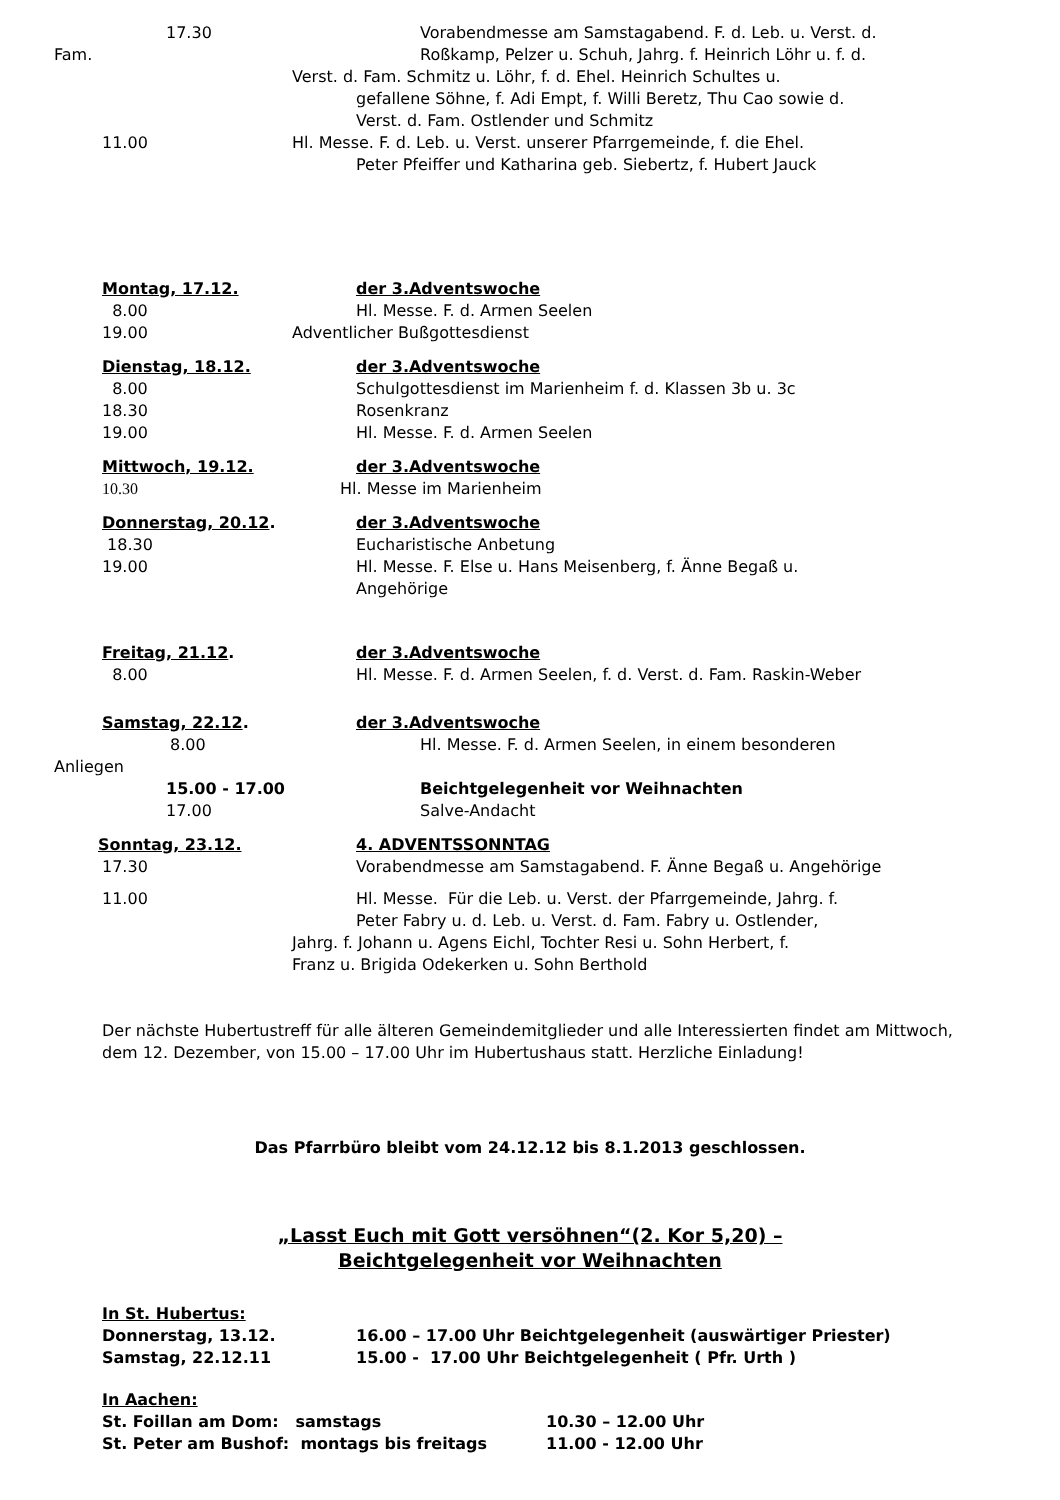17.30 Vorabendmesse am Samstagabend. F. d. Leb. u. Verst. d.
Fam. Roßkamp, Pelzer u. Schuh, Jahrg. f. Heinrich Löhr u. f. d.
Verst. d. Fam. Schmitz u. Löhr, f. d. Ehel. Heinrich Schultes u.
gefallene Söhne, f. Adi Empt, f. Willi Beretz, Thu Cao sowie d.
Verst. d. Fam. Ostlender und Schmitz
11.00 Hl. Messe. F. d. Leb. u. Verst. unserer Pfarrgemeinde, f. die Ehel.
Peter Pfeiffer und Katharina geb. Siebertz, f. Hubert Jauck
Montag, 17.12. der 3.Adventswoche
8.00 Hl. Messe. F. d. Armen Seelen
19.00 Adventlicher Bußgottesdienst
Dienstag, 18.12. der 3.Adventswoche
8.00 Schulgottesdienst im Marienheim f. d. Klassen 3b u. 3c
18.30 Rosenkranz
19.00 Hl. Messe. F. d. Armen Seelen
Mittwoch, 19.12. der 3.Adventswoche
10.30 Hl. Messe im Marienheim
Donnerstag, 20.12. der 3.Adventswoche
18.30 Eucharistische Anbetung
19.00 Hl. Messe. F. Else u. Hans Meisenberg, f. Änne Begaß u.
Angehörige
Freitag, 21.12. der 3.Adventswoche
8.00 Hl. Messe. F. d. Armen Seelen, f. d. Verst. d. Fam. Raskin-Weber
Samstag, 22.12. der 3.Adventswoche
8.00 Hl. Messe. F. d. Armen Seelen, in einem besonderen
Anliegen
15.00 - 17.00 Beichtgelegenheit vor Weihnachten
17.00 Salve-Andacht
Sonntag, 23.12. 4. ADVENTSSONNTAG
17.30 Vorabendmesse am Samstagabend. F. Änne Begaß u. Angehörige
11.00 Hl. Messe. Für die Leb. u. Verst. der Pfarrgemeinde, Jahrg. f.
Peter Fabry u. d. Leb. u. Verst. d. Fam. Fabry u. Ostlender,
Jahrg. f. Johann u. Agens Eichl, Tochter Resi u. Sohn Herbert, f.
Franz u. Brigida Odekerken u. Sohn Berthold
Der nächste Hubertustreff für alle älteren Gemeindemitglieder und alle Interessierten findet am Mittwoch, dem 12. Dezember, von 15.00 – 17.00 Uhr im Hubertushaus statt. Herzliche Einladung!
Das Pfarrbüro bleibt vom 24.12.12 bis 8.1.2013 geschlossen.
„Lasst Euch mit Gott versöhnen“(2. Kor 5,20) –
Beichtgelegenheit vor Weihnachten
In St. Hubertus:
Donnerstag, 13.12. 16.00 – 17.00 Uhr Beichtgelegenheit (auswärtiger Priester)
Samstag, 22.12.11 15.00 - 17.00 Uhr Beichtgelegenheit ( Pfr. Urth )
In Aachen:
St. Foillan am Dom: samstags 10.30 – 12.00 Uhr
St. Peter am Bushof: montags bis freitags 11.00 - 12.00 Uhr